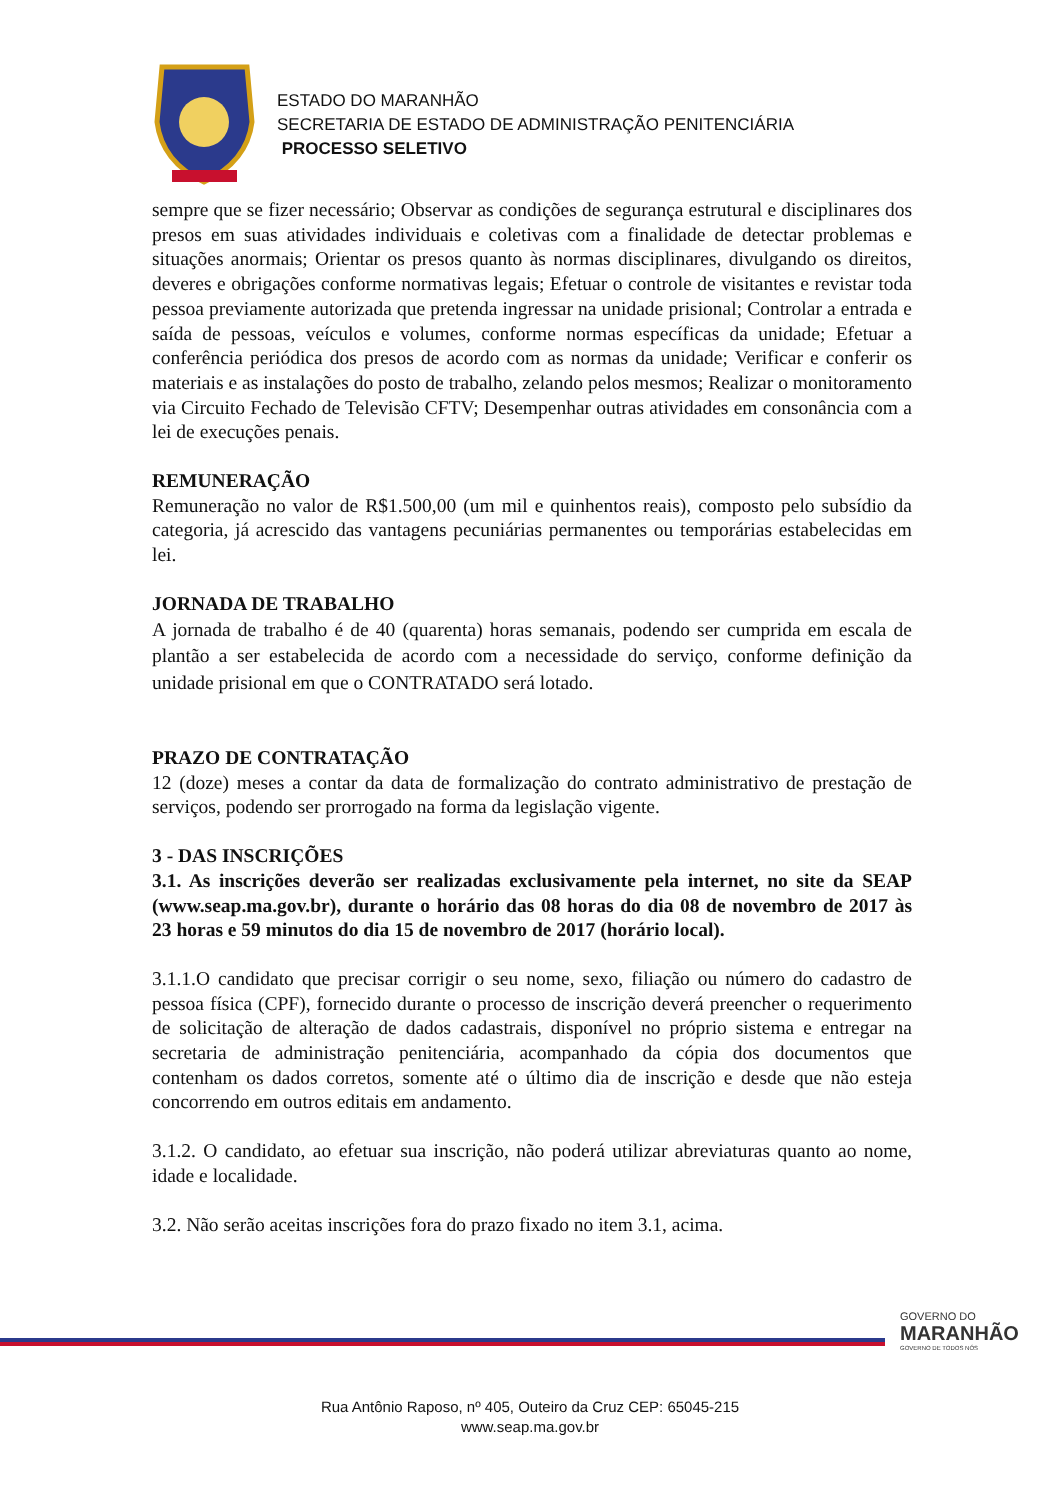ESTADO DO MARANHÃO
SECRETARIA DE ESTADO DE ADMINISTRAÇÃO PENITENCIÁRIA
PROCESSO SELETIVO
sempre que se fizer necessário; Observar as condições de segurança estrutural e disciplinares dos presos em suas atividades individuais e coletivas com a finalidade de detectar problemas e situações anormais; Orientar os presos quanto às normas disciplinares, divulgando os direitos, deveres e obrigações conforme normativas legais; Efetuar o controle de visitantes e revistar toda pessoa previamente autorizada que pretenda ingressar na unidade prisional; Controlar a entrada e saída de pessoas, veículos e volumes, conforme normas específicas da unidade; Efetuar a conferência periódica dos presos de acordo com as normas da unidade; Verificar e conferir os materiais e as instalações do posto de trabalho, zelando pelos mesmos; Realizar o monitoramento via Circuito Fechado de Televisão CFTV; Desempenhar outras atividades em consonância com a lei de execuções penais.
REMUNERAÇÃO
Remuneração no valor de R$1.500,00 (um mil e quinhentos reais), composto pelo subsídio da categoria, já acrescido das vantagens pecuniárias permanentes ou temporárias estabelecidas em lei.
JORNADA DE TRABALHO
A jornada de trabalho é de 40 (quarenta) horas semanais, podendo ser cumprida em escala de plantão a ser estabelecida de acordo com a necessidade do serviço, conforme definição da unidade prisional em que o CONTRATADO será lotado.
PRAZO DE CONTRATAÇÃO
12 (doze) meses a contar da data de formalização do contrato administrativo de prestação de serviços, podendo ser prorrogado na forma da legislação vigente.
3 - DAS INSCRIÇÕES
3.1. As inscrições deverão ser realizadas exclusivamente pela internet, no site da SEAP (www.seap.ma.gov.br), durante o horário das 08 horas do dia 08 de novembro de 2017 às 23 horas e 59 minutos do dia 15 de novembro de 2017 (horário local).
3.1.1.O candidato que precisar corrigir o seu nome, sexo, filiação ou número do cadastro de pessoa física (CPF), fornecido durante o processo de inscrição deverá preencher o requerimento de solicitação de alteração de dados cadastrais, disponível no próprio sistema e entregar na secretaria de administração penitenciária, acompanhado da cópia dos documentos que contenham os dados corretos, somente até o último dia de inscrição e desde que não esteja concorrendo em outros editais em andamento.
3.1.2. O candidato, ao efetuar sua inscrição, não poderá utilizar abreviaturas quanto ao nome, idade e localidade.
3.2. Não serão aceitas inscrições fora do prazo fixado no item 3.1, acima.
GOVERNO DO
MARANHÃO
GOVERNO DE TODOS NÓS
Rua Antônio Raposo, nº 405, Outeiro da Cruz CEP: 65045-215
www.seap.ma.gov.br